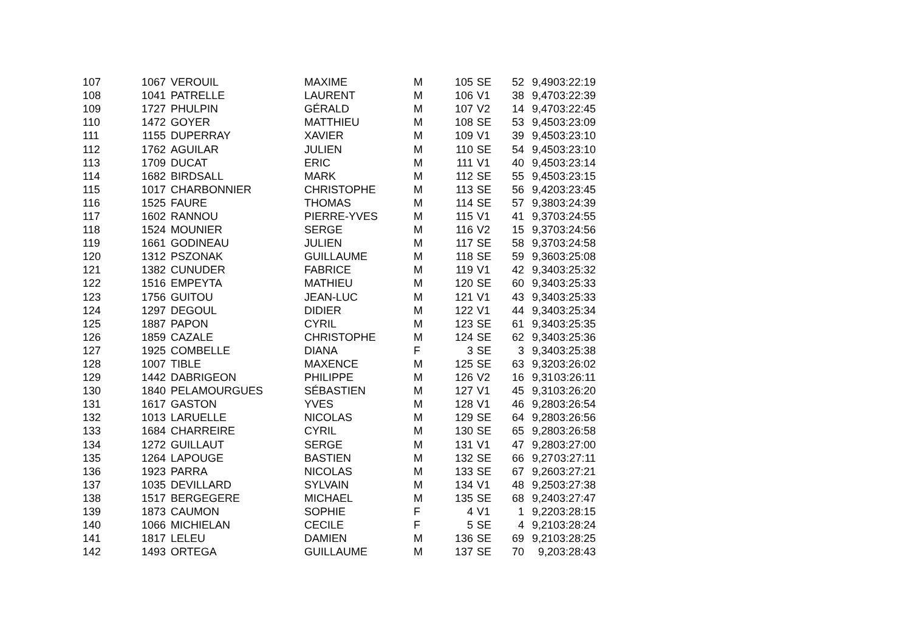| 107 | 1067 | VEROUIL | MAXIME | M | 105 | SE | 52 | 9,49 | 03:22:19 |
| 108 | 1041 | PATRELLE | LAURENT | M | 106 | V1 | 38 | 9,47 | 03:22:39 |
| 109 | 1727 | PHULPIN | GÉRALD | M | 107 | V2 | 14 | 9,47 | 03:22:45 |
| 110 | 1472 | GOYER | MATTHIEU | M | 108 | SE | 53 | 9,45 | 03:23:09 |
| 111 | 1155 | DUPERRAY | XAVIER | M | 109 | V1 | 39 | 9,45 | 03:23:10 |
| 112 | 1762 | AGUILAR | JULIEN | M | 110 | SE | 54 | 9,45 | 03:23:10 |
| 113 | 1709 | DUCAT | ERIC | M | 111 | V1 | 40 | 9,45 | 03:23:14 |
| 114 | 1682 | BIRDSALL | MARK | M | 112 | SE | 55 | 9,45 | 03:23:15 |
| 115 | 1017 | CHARBONNIER | CHRISTOPHE | M | 113 | SE | 56 | 9,42 | 03:23:45 |
| 116 | 1525 | FAURE | THOMAS | M | 114 | SE | 57 | 9,38 | 03:24:39 |
| 117 | 1602 | RANNOU | PIERRE-YVES | M | 115 | V1 | 41 | 9,37 | 03:24:55 |
| 118 | 1524 | MOUNIER | SERGE | M | 116 | V2 | 15 | 9,37 | 03:24:56 |
| 119 | 1661 | GODINEAU | JULIEN | M | 117 | SE | 58 | 9,37 | 03:24:58 |
| 120 | 1312 | PSZONAK | GUILLAUME | M | 118 | SE | 59 | 9,36 | 03:25:08 |
| 121 | 1382 | CUNUDER | FABRICE | M | 119 | V1 | 42 | 9,34 | 03:25:32 |
| 122 | 1516 | EMPEYTA | MATHIEU | M | 120 | SE | 60 | 9,34 | 03:25:33 |
| 123 | 1756 | GUITOU | JEAN-LUC | M | 121 | V1 | 43 | 9,34 | 03:25:33 |
| 124 | 1297 | DEGOUL | DIDIER | M | 122 | V1 | 44 | 9,34 | 03:25:34 |
| 125 | 1887 | PAPON | CYRIL | M | 123 | SE | 61 | 9,34 | 03:25:35 |
| 126 | 1859 | CAZALE | CHRISTOPHE | M | 124 | SE | 62 | 9,34 | 03:25:36 |
| 127 | 1925 | COMBELLE | DIANA | F | 3 | SE | 3 | 9,34 | 03:25:38 |
| 128 | 1007 | TIBLE | MAXENCE | M | 125 | SE | 63 | 9,32 | 03:26:02 |
| 129 | 1442 | DABRIGEON | PHILIPPE | M | 126 | V2 | 16 | 9,31 | 03:26:11 |
| 130 | 1840 | PELAMOURGUES | SÉBASTIEN | M | 127 | V1 | 45 | 9,31 | 03:26:20 |
| 131 | 1617 | GASTON | YVES | M | 128 | V1 | 46 | 9,28 | 03:26:54 |
| 132 | 1013 | LARUELLE | NICOLAS | M | 129 | SE | 64 | 9,28 | 03:26:56 |
| 133 | 1684 | CHARREIRE | CYRIL | M | 130 | SE | 65 | 9,28 | 03:26:58 |
| 134 | 1272 | GUILLAUT | SERGE | M | 131 | V1 | 47 | 9,28 | 03:27:00 |
| 135 | 1264 | LAPOUGE | BASTIEN | M | 132 | SE | 66 | 9,27 | 03:27:11 |
| 136 | 1923 | PARRA | NICOLAS | M | 133 | SE | 67 | 9,26 | 03:27:21 |
| 137 | 1035 | DEVILLARD | SYLVAIN | M | 134 | V1 | 48 | 9,25 | 03:27:38 |
| 138 | 1517 | BERGEGERE | MICHAEL | M | 135 | SE | 68 | 9,24 | 03:27:47 |
| 139 | 1873 | CAUMON | SOPHIE | F | 4 | V1 | 1 | 9,22 | 03:28:15 |
| 140 | 1066 | MICHIELAN | CECILE | F | 5 | SE | 4 | 9,21 | 03:28:24 |
| 141 | 1817 | LELEU | DAMIEN | M | 136 | SE | 69 | 9,21 | 03:28:25 |
| 142 | 1493 | ORTEGA | GUILLAUME | M | 137 | SE | 70 | 9,2 | 03:28:43 |